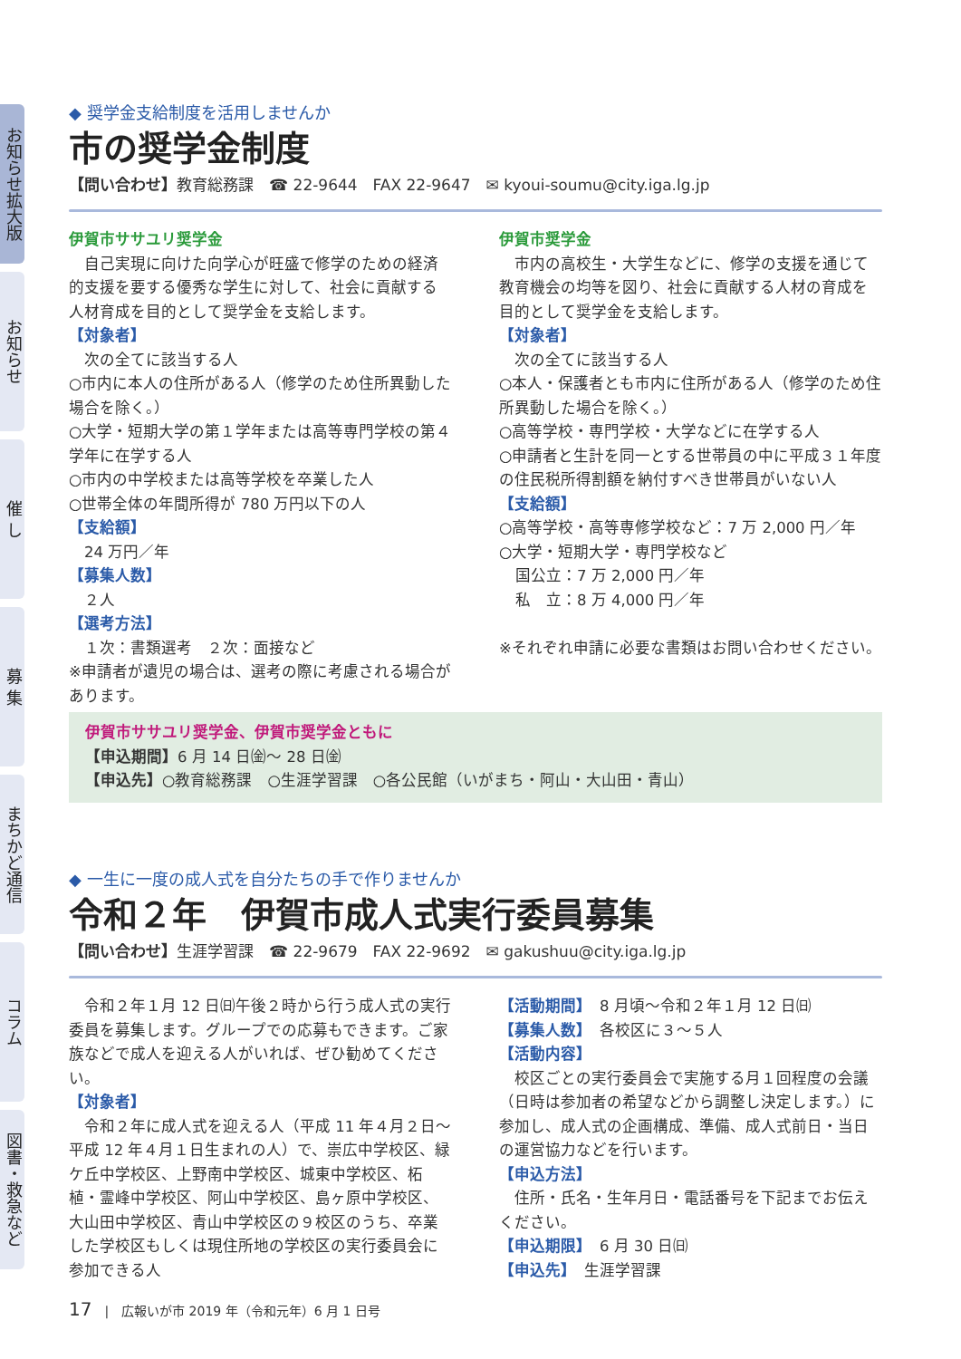お知らせ拡大版
お知らせ
催 し
募 集
まちかど通信
コラム
図書・救急など
◆ 奨学金支給制度を活用しませんか
市の奨学金制度
【問い合わせ】教育総務課　☎ 22-9644　FAX 22-9647　✉ kyoui-soumu@city.iga.lg.jp
伊賀市ササユリ奨学金
　自己実現に向けた向学心が旺盛で修学のための経済的支援を要する優秀な学生に対して、社会に貢献する人材育成を目的として奨学金を支給します。
【対象者】
　次の全てに該当する人
○市内に本人の住所がある人（修学のため住所異動した場合を除く。）
○大学・短期大学の第１学年または高等専門学校の第４学年に在学する人
○市内の中学校または高等学校を卒業した人
○世帯全体の年間所得が 780 万円以下の人
【支給額】
　24 万円／年
【募集人数】
　２人
【選考方法】
　１次：書類選考　２次：面接など
※申請者が遺児の場合は、選考の際に考慮される場合があります。
伊賀市奨学金
　市内の高校生・大学生などに、修学の支援を通じて教育機会の均等を図り、社会に貢献する人材の育成を目的として奨学金を支給します。
【対象者】
　次の全てに該当する人
○本人・保護者とも市内に住所がある人（修学のため住所異動した場合を除く。）
○高等学校・専門学校・大学などに在学する人
○申請者と生計を同一とする世帯員の中に平成３１年度の住民税所得割額を納付すべき世帯員がいない人
【支給額】
○高等学校・高等専修学校など：7 万 2,000 円／年
○大学・短期大学・専門学校など
国公立：7 万 2,000 円／年
私　立：8 万 4,000 円／年
※それぞれ申請に必要な書類はお問い合わせください。
伊賀市ササユリ奨学金、伊賀市奨学金ともに
【申込期間】6 月 14 日㈮～ 28 日㈮
【申込先】○教育総務課　○生涯学習課　○各公民館（いがまち・阿山・大山田・青山）
◆ 一生に一度の成人式を自分たちの手で作りませんか
令和２年　伊賀市成人式実行委員募集
【問い合わせ】生涯学習課　☎ 22-9679　FAX 22-9692　✉ gakushuu@city.iga.lg.jp
　令和２年１月 12 日㈰午後２時から行う成人式の実行委員を募集します。グループでの応募もできます。ご家族などで成人を迎える人がいれば、ぜひ勧めてください。
【対象者】
　令和２年に成人式を迎える人（平成 11 年４月２日～平成 12 年４月１日生まれの人）で、崇広中学校区、緑ケ丘中学校区、上野南中学校区、城東中学校区、柘植・霊峰中学校区、阿山中学校区、島ヶ原中学校区、大山田中学校区、青山中学校区の９校区のうち、卒業した学校区もしくは現住所地の学校区の実行委員会に参加できる人
【活動期間】　8 月頃～令和２年１月 12 日㈰
【募集人数】　各校区に３～５人
【活動内容】
　校区ごとの実行委員会で実施する月１回程度の会議（日時は参加者の希望などから調整し決定します。）に参加し、成人式の企画構成、準備、成人式前日・当日の運営協力などを行います。
【申込方法】
　住所・氏名・生年月日・電話番号を下記までお伝えください。
【申込期限】　6 月 30 日㈰
【申込先】　生涯学習課
17　|　広報いが市 2019 年（令和元年）6 月 1 日号